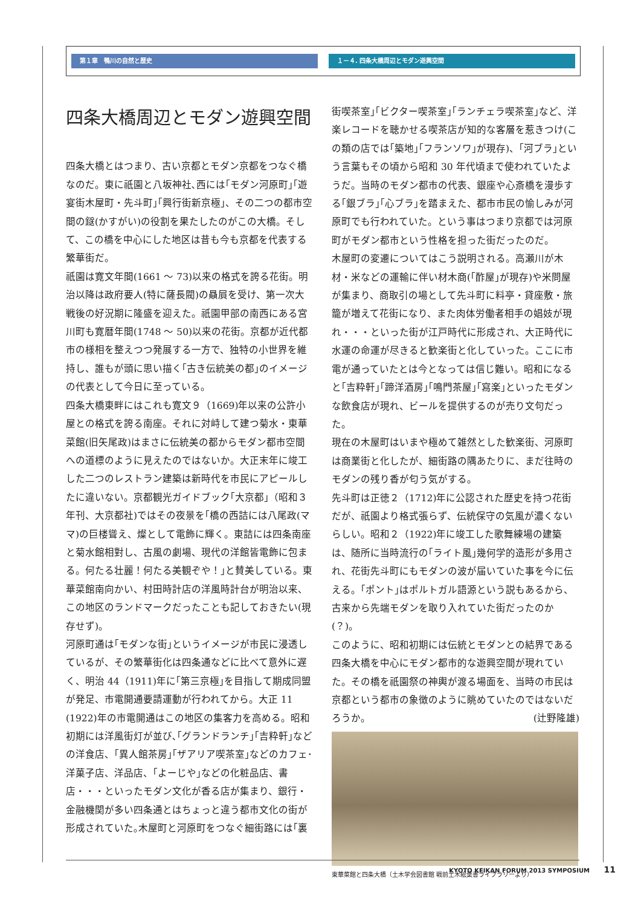第１章　鴨川の自然と歴史 １－４. 四条大橋周辺とモダン遊興空間
四条大橋周辺とモダン遊興空間
四条大橋とはつまり、古い京都とモダン京都をつなぐ橋なのだ。東に祇園と八坂神社､西には｢モダン河原町｣｢遊宴街木屋町・先斗町｣｢興行街新京極｣、その二つの都市空間の鎹(かすがい)の役割を果たしたのがこの大橋。そして、この橋を中心にした地区は昔も今も京都を代表する繁華街だ。
祇園は寛文年間(1661 ～ 73)以来の格式を誇る花街。明治以降は政府要人(特に薩長閥)の贔屓を受け、第一次大戦後の好況期に隆盛を迎えた。祇園甲部の南西にある宮川町も寛暦年間(1748 ～ 50)以来の花街。京都が近代都市の様相を整えつつ発展する一方で、独特の小世界を維持し、誰もが頭に思い描く｢古き伝統美の都｣のイメージの代表として今日に至っている。
四条大橋東畔にはこれも寛文９（1669)年以来の公許小屋との格式を誇る南座。それに対峙して建つ菊水・東華菜館(旧矢尾政)はまさに伝統美の都からモダン都市空間への道標のように見えたのではないか。大正末年に竣工した二つのレストラン建築は新時代を市民にアピールしたに違いない。京都観光ガイドブック｢大京都｣（昭和３年刊、大京都社)ではその夜景を｢橋の西詰には八尾政(ママ)の巨楼聳え、燦として電飾に輝く。東詰には四条南座と菊水館相對し、古風の劇場、現代の洋館皆電飾に包まる。何たる壮麗！何たる美観ぞや！｣と賛美している。東華菜館南向かい、村田時計店の洋風時計台が明治以来、この地区のランドマークだったことも記しておきたい(現存せず)。
河原町通は｢モダンな街｣というイメージが市民に浸透しているが、その繁華街化は四条通などに比べて意外に遅く、明治 44（1911)年に｢第三京極｣を目指して期成同盟が発足、市電開通要請運動が行われてから。大正 11 (1922)年の市電開通はこの地区の集客力を高める。昭和初期には洋風街灯が並び､｢グランドランチ｣｢吉粋軒｣などの洋食店、｢異人館茶房｣｢ザアリア喫茶室｣などのカフェ･洋菓子店、洋品店、｢よーじや｣などの化粧品店、書店・・・といったモダン文化が香る店が集まり、銀行・金融機関が多い四条通とはちょっと違う都市文化の街が形成されていた｡木屋町と河原町をつなぐ細街路には｢裏
街喫茶室｣｢ビクター喫茶室｣｢ランチェラ喫茶室｣など、洋楽レコードを聴かせる喫茶店が知的な客層を惹きつけ(この類の店では｢築地｣｢フランソワ｣が現存)、｢河ブラ｣という言葉もその頃から昭和 30 年代頃まで使われていたようだ。当時のモダン都市の代表、銀座や心斎橋を漫歩する｢銀ブラ｣｢心ブラ｣を踏まえた、都市市民の愉しみが河原町でも行われていた。という事はつまり京都では河原町がモダン都市という性格を担った街だったのだ。
木屋町の変遷についてはこう説明される。高瀬川が木材・米などの運輸に伴い材木商(｢酢屋｣が現存)や米問屋が集まり、商取引の場として先斗町に料亭・貸座敷・旅籠が増えて花街になり、また肉体労働者相手の娼妓が現れ・・・といった街が江戸時代に形成され、大正時代に水運の命運が尽きると歓楽街と化していった。ここに市電が通っていたとは今となっては信じ難い。昭和になると｢吉粋軒｣｢蹄洋酒房｣｢鳴門茶屋｣｢寫楽｣といったモダンな飲食店が現れ、ビールを提供するのが売り文句だった。
現在の木屋町はいまや極めて雑然とした歓楽街、河原町は商業街と化したが、細街路の隅あたりに、まだ往時のモダンの残り香が匂う気がする。
先斗町は正徳２（1712)年に公認された歴史を持つ花街だが、祇園より格式張らず、伝統保守の気風が濃くないらしい。昭和２（1922)年に竣工した歌舞練場の建築は、随所に当時流行の｢ライト風｣幾何学的造形が多用され、花街先斗町にもモダンの波が届いていた事を今に伝える。｢ポント｣はポルトガル語源という説もあるから、古来から先端モダンを取り入れていた街だったのか(？)。
このように、昭和初期には伝統とモダンとの結界である四条大橋を中心にモダン都市的な遊興空間が現れていた。その橋を祇園祭の神輿が渡る場面を、当時の市民は京都という都市の象徴のように眺めていたのではないだろうか。 (辻野隆雄)
東華菜館と四条大橋（土木学会図書館 戦前土木絵葉書ライブラリーより）
KYOTO KEIKAN FORUM 2013 SYMPOSIUM 11